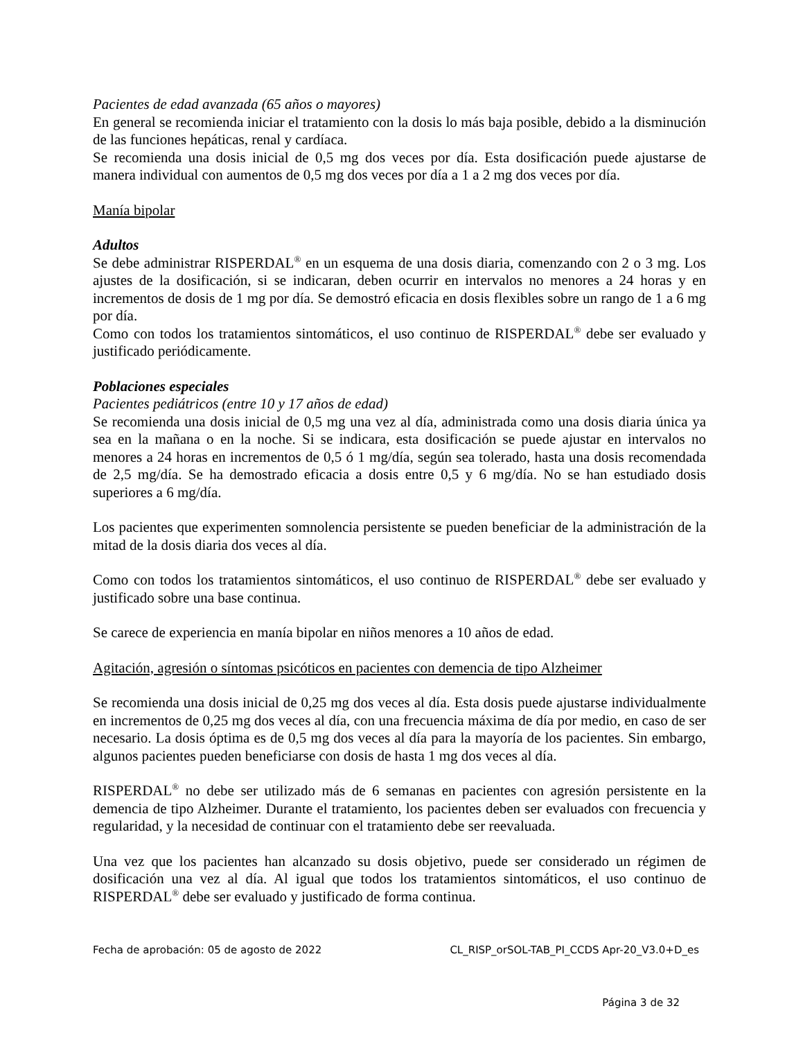Pacientes de edad avanzada (65 años o mayores)
En general se recomienda iniciar el tratamiento con la dosis lo más baja posible, debido a la disminución de las funciones hepáticas, renal y cardíaca.
Se recomienda una dosis inicial de 0,5 mg dos veces por día. Esta dosificación puede ajustarse de manera individual con aumentos de 0,5 mg dos veces por día a 1 a 2 mg dos veces por día.
Manía bipolar
Adultos
Se debe administrar RISPERDAL<sup>®</sup> en un esquema de una dosis diaria, comenzando con 2 o 3 mg. Los ajustes de la dosificación, si se indicaran, deben ocurrir en intervalos no menores a 24 horas y en incrementos de dosis de 1 mg por día. Se demostró eficacia en dosis flexibles sobre un rango de 1 a 6 mg por día.
Como con todos los tratamientos sintomáticos, el uso continuo de RISPERDAL<sup>®</sup> debe ser evaluado y justificado periódicamente.
Poblaciones especiales
Pacientes pediátricos (entre 10 y 17 años de edad)
Se recomienda una dosis inicial de 0,5 mg una vez al día, administrada como una dosis diaria única ya sea en la mañana o en la noche. Si se indicara, esta dosificación se puede ajustar en intervalos no menores a 24 horas en incrementos de 0,5 ó 1 mg/día, según sea tolerado, hasta una dosis recomendada de 2,5 mg/día. Se ha demostrado eficacia a dosis entre 0,5 y 6 mg/día. No se han estudiado dosis superiores a 6 mg/día.
Los pacientes que experimenten somnolencia persistente se pueden beneficiar de la administración de la mitad de la dosis diaria dos veces al día.
Como con todos los tratamientos sintomáticos, el uso continuo de RISPERDAL<sup>®</sup> debe ser evaluado y justificado sobre una base continua.
Se carece de experiencia en manía bipolar en niños menores a 10 años de edad.
Agitación, agresión o síntomas psicóticos en pacientes con demencia de tipo Alzheimer
Se recomienda una dosis inicial de 0,25 mg dos veces al día. Esta dosis puede ajustarse individualmente en incrementos de 0,25 mg dos veces al día, con una frecuencia máxima de día por medio, en caso de ser necesario. La dosis óptima es de 0,5 mg dos veces al día para la mayoría de los pacientes. Sin embargo, algunos pacientes pueden beneficiarse con dosis de hasta 1 mg dos veces al día.
RISPERDAL<sup>®</sup> no debe ser utilizado más de 6 semanas en pacientes con agresión persistente en la demencia de tipo Alzheimer. Durante el tratamiento, los pacientes deben ser evaluados con frecuencia y regularidad, y la necesidad de continuar con el tratamiento debe ser reevaluada.
Una vez que los pacientes han alcanzado su dosis objetivo, puede ser considerado un régimen de dosificación una vez al día. Al igual que todos los tratamientos sintomáticos, el uso continuo de RISPERDAL<sup>®</sup> debe ser evaluado y justificado de forma continua.
Fecha de aprobación: 05 de agosto de 2022 CL_RISP_orSOL-TAB_PI_CCDS Apr-20_V3.0+D_es
Página 3 de 32